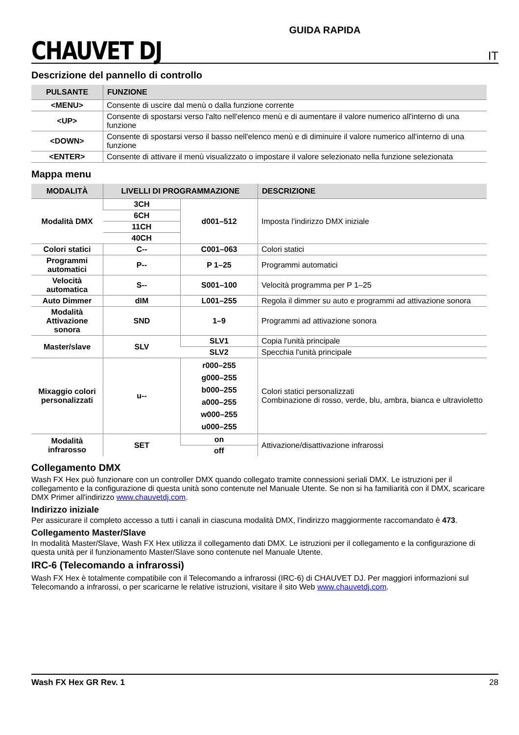CHAUVET DJ
GUIDA RAPIDA
IT
Descrizione del pannello di controllo
| PULSANTE | FUNZIONE |
| --- | --- |
| <MENU> | Consente di uscire dal menù o dalla funzione corrente |
| <UP> | Consente di spostarsi verso l'alto nell'elenco menù e di aumentare il valore numerico all'interno di una funzione |
| <DOWN> | Consente di spostarsi verso il basso nell'elenco menù e di diminuire il valore numerico all'interno di una funzione |
| <ENTER> | Consente di attivare il menù visualizzato o impostare il valore selezionato nella funzione selezionata |
Mappa menu
| MODALITÀ | LIVELLI DI PROGRAMMAZIONE | | DESCRIZIONE |
| --- | --- | --- | --- |
| Modalità DMX | 3CH | d001–512 | Imposta l'indirizzo DMX iniziale |
| | 6CH | | |
| | 11CH | | |
| | 40CH | | |
| Colori statici | C-- | C001–063 | Colori statici |
| Programmi automatici | P-- | P 1–25 | Programmi automatici |
| Velocità automatica | S-- | S001–100 | Velocità programma per P 1–25 |
| Auto Dimmer | dIM | L001–255 | Regola il dimmer su auto e programmi ad attivazione sonora |
| Modalità Attivazione sonora | SND | 1–9 | Programmi ad attivazione sonora |
| Master/slave | SLV | SLV1 | Copia l'unità principale |
| | | SLV2 | Specchia l'unità principale |
| Mixaggio colori personalizzati | u-- | r000–255 g000–255 b000–255 a000–255 w000–255 u000–255 | Colori statici personalizzati Combinazione di rosso, verde, blu, ambra, bianca e ultravioletto |
| Modalità infrarosso | SET | on | Attivazione/disattivazione infrarossi |
| | | off | |
Collegamento DMX
Wash FX Hex può funzionare con un controller DMX quando collegato tramite connessioni seriali DMX. Le istruzioni per il collegamento e la configurazione di questa unità sono contenute nel Manuale Utente. Se non si ha familiarità con il DMX, scaricare DMX Primer all'indirizzo www.chauvetdj.com.
Indirizzo iniziale
Per assicurare il completo accesso a tutti i canali in ciascuna modalità DMX, l'indirizzo maggiormente raccomandato è 473.
Collegamento Master/Slave
In modalità Master/Slave, Wash FX Hex utilizza il collegamento dati DMX. Le istruzioni per il collegamento e la configurazione di questa unità per il funzionamento Master/Slave sono contenute nel Manuale Utente.
IRC-6 (Telecomando a infrarossi)
Wash FX Hex è totalmente compatibile con il Telecomando a infrarossi (IRC-6) di CHAUVET DJ. Per maggiori informazioni sul Telecomando a infrarossi, o per scaricarne le relative istruzioni, visitare il sito Web www.chauvetdj.com.
Wash FX Hex GR Rev. 1 28